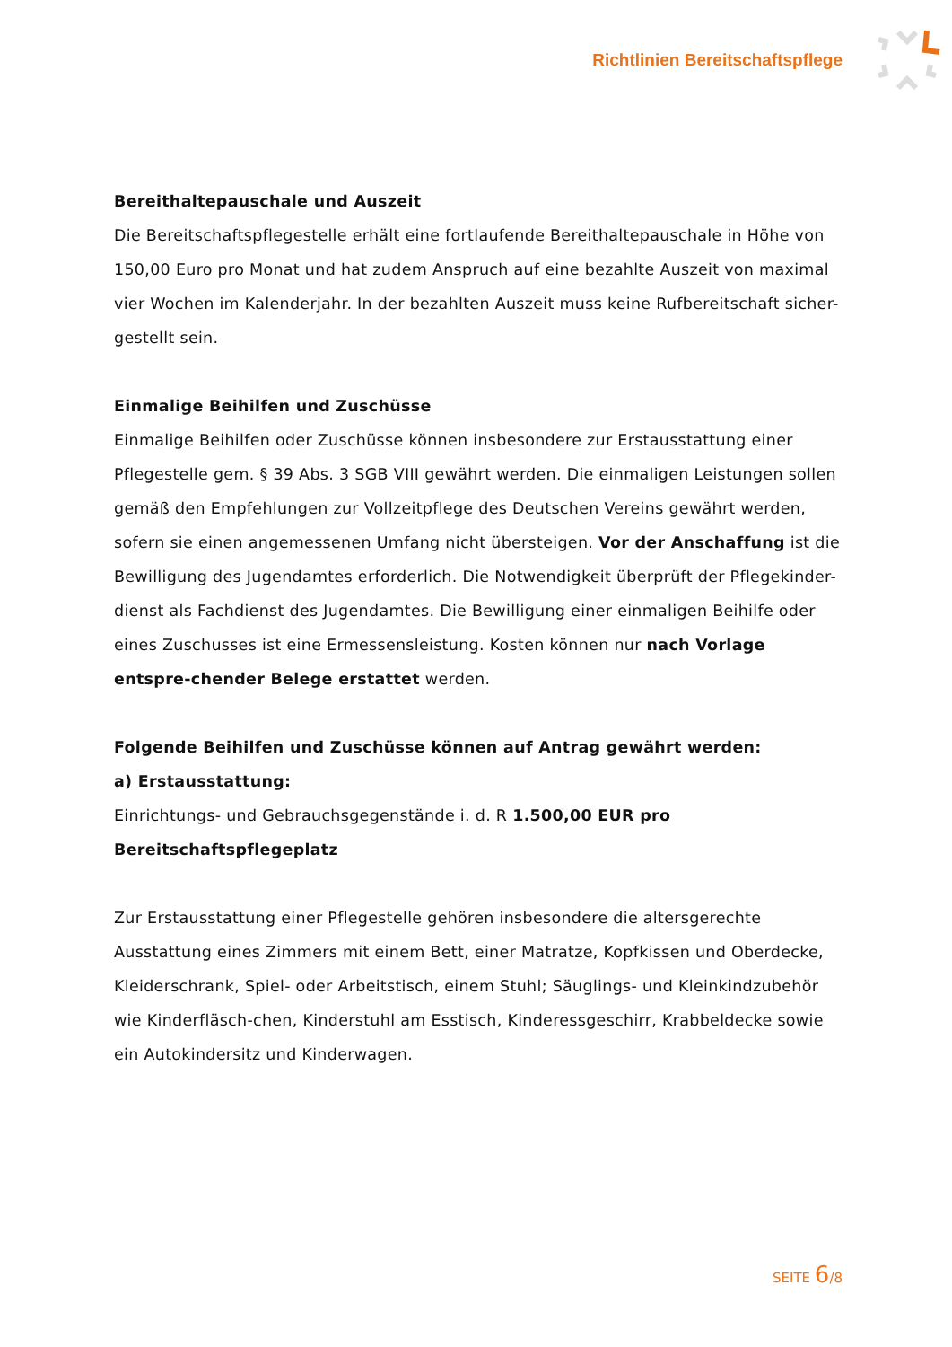Richtlinien Bereitschaftspflege
Bereithaltepauschale und Auszeit
Die Bereitschaftspflegestelle erhält eine fortlaufende Bereithaltepauschale in Höhe von 150,00 Euro pro Monat und hat zudem Anspruch auf eine bezahlte Auszeit von maximal vier Wochen im Kalenderjahr. In der bezahlten Auszeit muss keine Rufbereitschaft sicher-gestellt sein.
Einmalige Beihilfen und Zuschüsse
Einmalige Beihilfen oder Zuschüsse können insbesondere zur Erstausstattung einer Pflegestelle gem. § 39 Abs. 3 SGB VIII gewährt werden. Die einmaligen Leistungen sollen gemäß den Empfehlungen zur Vollzeitpflege des Deutschen Vereins gewährt werden, sofern sie einen angemessenen Umfang nicht übersteigen. Vor der Anschaffung ist die Bewilligung des Jugendamtes erforderlich. Die Notwendigkeit überprüft der Pflegekinder-dienst als Fachdienst des Jugendamtes. Die Bewilligung einer einmaligen Beihilfe oder eines Zuschusses ist eine Ermessensleistung. Kosten können nur nach Vorlage entspre-chender Belege erstattet werden.
Folgende Beihilfen und Zuschüsse können auf Antrag gewährt werden:
a) Erstausstattung:
Einrichtungs- und Gebrauchsgegenstände i. d. R 1.500,00 EUR pro Bereitschaftspflegeplatz
Zur Erstausstattung einer Pflegestelle gehören insbesondere die altersgerechte Ausstattung eines Zimmers mit einem Bett, einer Matratze, Kopfkissen und Oberdecke, Kleiderschrank, Spiel- oder Arbeitstisch, einem Stuhl; Säuglings- und Kleinkindzubehör wie Kinderfläsch-chen, Kinderstuhl am Esstisch, Kinderessgeschirr, Krabbeldecke sowie ein Autokindersitz und Kinderwagen.
SEITE 6/8